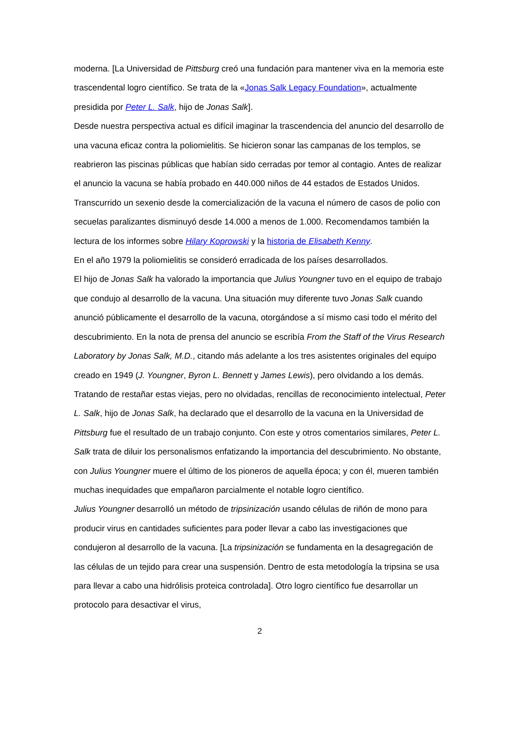moderna. [La Universidad de Pittsburg creó una fundación para mantener viva en la memoria este trascendental logro científico. Se trata de la «Jonas Salk Legacy Foundation», actualmente presidida por Peter L. Salk, hijo de Jonas Salk].
Desde nuestra perspectiva actual es difícil imaginar la trascendencia del anuncio del desarrollo de una vacuna eficaz contra la poliomielitis. Se hicieron sonar las campanas de los templos, se reabrieron las piscinas públicas que habían sido cerradas por temor al contagio. Antes de realizar el anuncio la vacuna se había probado en 440.000 niños de 44 estados de Estados Unidos. Transcurrido un sexenio desde la comercialización de la vacuna el número de casos de polio con secuelas paralizantes disminuyó desde 14.000 a menos de 1.000. Recomendamos también la lectura de los informes sobre Hilary Koprowski y la historia de Elisabeth Kenny.
En el año 1979 la poliomielitis se consideró erradicada de los países desarrollados.
El hijo de Jonas Salk ha valorado la importancia que Julius Youngner tuvo en el equipo de trabajo que condujo al desarrollo de la vacuna. Una situación muy diferente tuvo Jonas Salk cuando anunció públicamente el desarrollo de la vacuna, otorgándose a sí mismo casi todo el mérito del descubrimiento. En la nota de prensa del anuncio se escribía From the Staff of the Virus Research Laboratory by Jonas Salk, M.D., citando más adelante a los tres asistentes originales del equipo creado en 1949 (J. Youngner, Byron L. Bennett y James Lewis), pero olvidando a los demás.
Tratando de restañar estas viejas, pero no olvidadas, rencillas de reconocimiento intelectual, Peter L. Salk, hijo de Jonas Salk, ha declarado que el desarrollo de la vacuna en la Universidad de Pittsburg fue el resultado de un trabajo conjunto. Con este y otros comentarios similares, Peter L. Salk trata de diluir los personalismos enfatizando la importancia del descubrimiento. No obstante, con Julius Youngner muere el último de los pioneros de aquella época; y con él, mueren también muchas inequidades que empañaron parcialmente el notable logro científico.
Julius Youngner desarrolló un método de tripsinización usando células de riñón de mono para producir virus en cantidades suficientes para poder llevar a cabo las investigaciones que condujeron al desarrollo de la vacuna. [La tripsinización se fundamenta en la desagregación de las células de un tejido para crear una suspensión. Dentro de esta metodología la tripsina se usa para llevar a cabo una hidrólisis proteica controlada]. Otro logro científico fue desarrollar un protocolo para desactivar el virus,
2